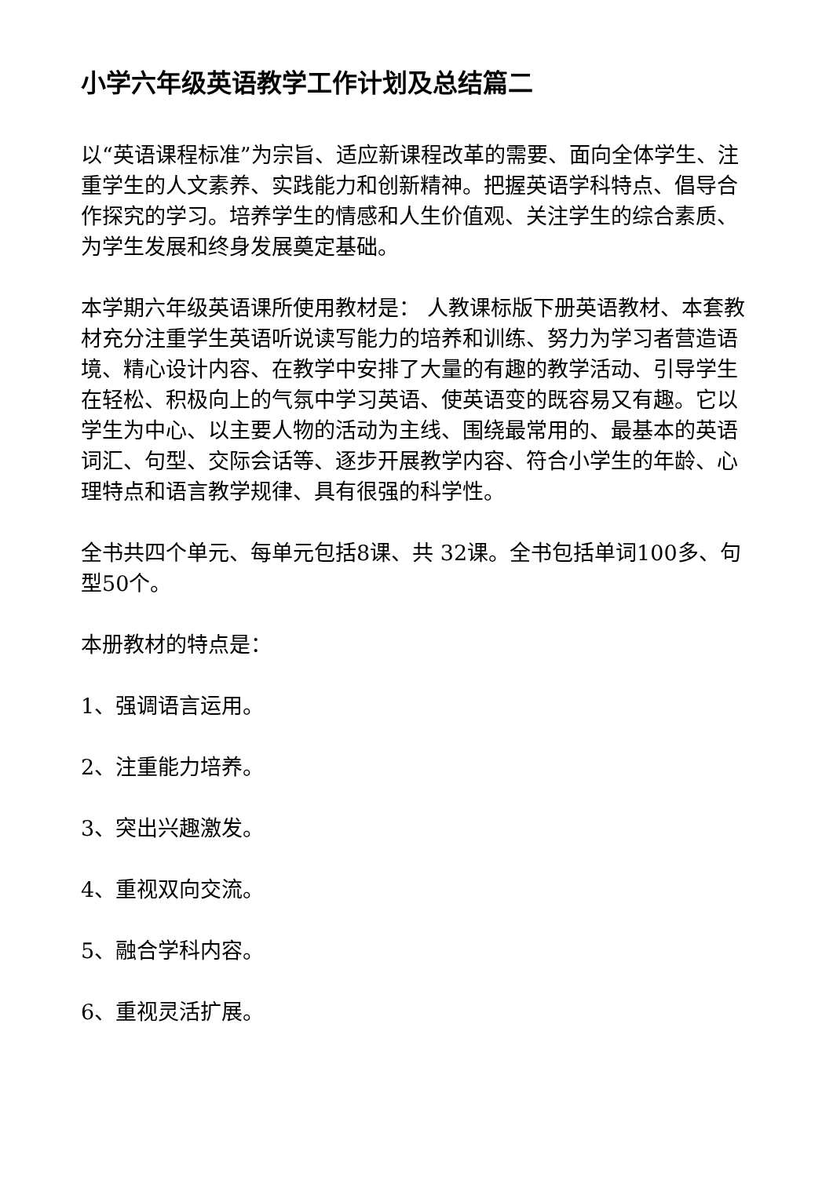小学六年级英语教学工作计划及总结篇二
以“英语课程标准”为宗旨、适应新课程改革的需要、面向全体学生、注重学生的人文素养、实践能力和创新精神。把握英语学科特点、倡导合作探究的学习。培养学生的情感和人生价值观、关注学生的综合素质、为学生发展和终身发展奠定基础。
本学期六年级英语课所使用教材是： 人教课标版下册英语教材、本套教材充分注重学生英语听说读写能力的培养和训练、努力为学习者营造语境、精心设计内容、在教学中安排了大量的有趣的教学活动、引导学生在轻松、积极向上的气氛中学习英语、使英语变的既容易又有趣。它以学生为中心、以主要人物的活动为主线、围绕最常用的、最基本的英语词汇、句型、交际会话等、逐步开展教学内容、符合小学生的年龄、心理特点和语言教学规律、具有很强的科学性。
全书共四个单元、每单元包括8课、共 32课。全书包括单词100多、句型50个。
本册教材的特点是：
1、强调语言运用。
2、注重能力培养。
3、突出兴趣激发。
4、重视双向交流。
5、融合学科内容。
6、重视灵活扩展。